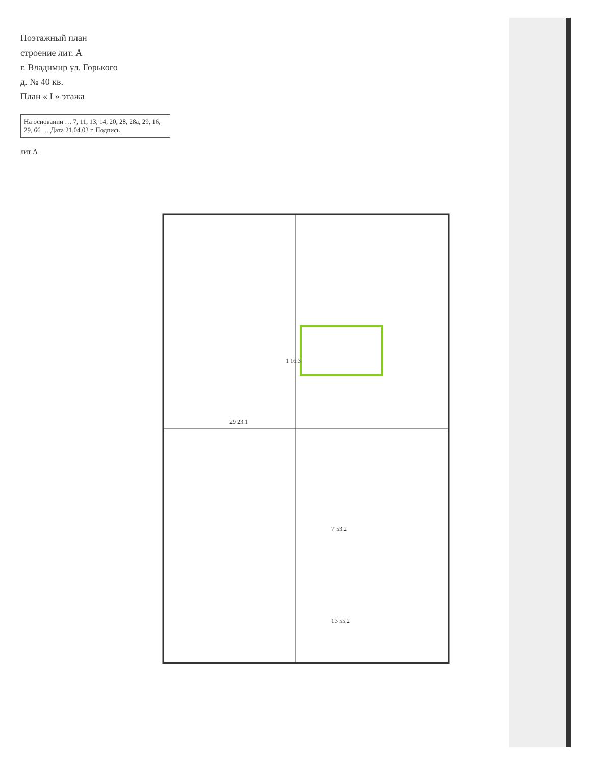Поэтажный план
строение лит. А
г. Владимир ул. Горького
д. № 40 кв.
План « I » этажа
На основании … 7, 11, 13, 14, 20, 28, 28а, 29, 16, 29, 66 … Дата 21.04.03 г. Подпись
лит А
1 16.3
7 53.2
13 55.2
29 23.1